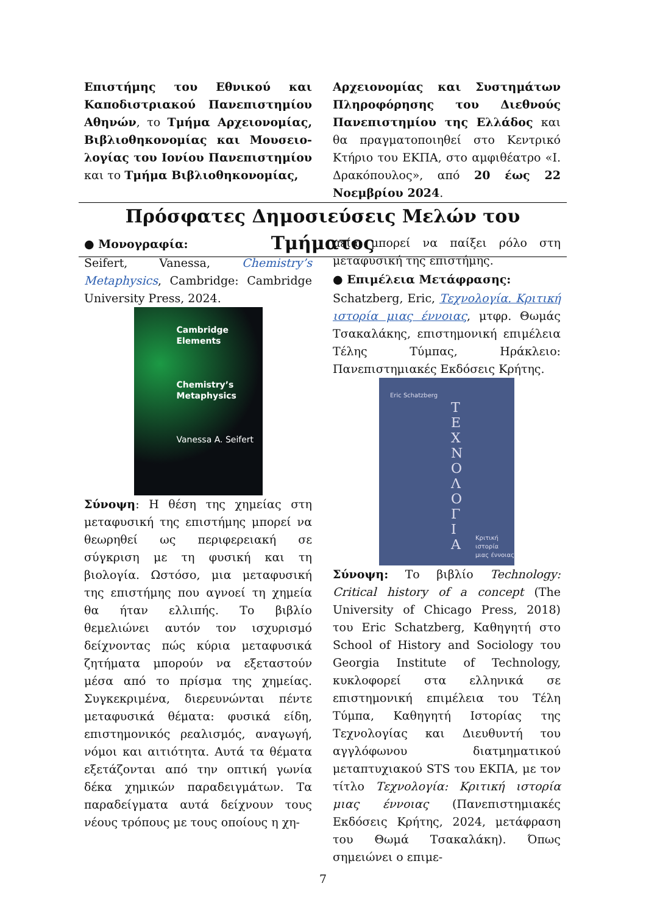Επιστήμης του Εθνικού και Καποδιστριακού Πανεπιστημίου Αθηνών, το Τμήμα Αρχειονομίας, Βιβλιοθηκονομίας και Μουσειο­λογίας του Ιονίου Πανεπιστημίου και το Τμήμα Βιβλιοθηκονομίας,
Αρχειονομίας και Συστημάτων Πληροφόρησης του Διεθνούς Πανεπιστημίου της Ελλάδος και θα πραγματοποιηθεί στο Κεντρικό Κτήριο του ΕΚΠΑ, στο αμφιθέατρο «Ι. Δρακόπουλος», από 20 έως 22 Νοεμβρίου 2024.
Πρόσφατες Δημοσιεύσεις Μελών του Τμήματος
● Μονογραφία:
Seifert, Vanessa, Chemistry’s Metaphy­sics, Cambridge: Cambridge University Press, 2024.
Cambridge
Elements
Chemistry’s
Metaphysics
Vanessa A. Seifert
Σύνοψη: Η θέση της χημείας στη μεταφυσική της επιστήμης μπορεί να θεωρηθεί ως περιφερειακή σε σύγκριση με τη φυσική και τη βιολογία. Ωστόσο, μια μεταφυσική της επιστήμης που αγνοεί τη χημεία θα ήταν ελλιπής. Το βιβλίο θεμελιώνει αυτόν τον ισχυρισμό δείχνοντας πώς κύρια μεταφυσικά ζητήματα μπορούν να εξεταστούν μέσα από το πρίσμα της χημείας. Συγκεκριμένα, διερευνώνται πέντε μεταφυσικά θέματα: φυσικά είδη, επιστημονικός ρεαλισμός, αναγωγή, νόμοι και αιτιότητα. Αυτά τα θέματα εξετάζονται από την οπτική γωνία δέκα χημικών παραδειγμάτων. Τα παραδείγματα αυτά δείχνουν τους νέους τρόπους με τους οποίους η χη-
μεία μπορεί να παίξει ρόλο στη μεταφυσική της επιστήμης.
● Επιμέλεια Μετάφρασης:
Schatzberg, Eric, Τεχνολογία. Κριτική ιστορία μιας έννοιας, μτφρ. Θωμάς Τσακαλάκης, επιστημονική επιμέλεια Τέλης Τύμπας, Ηράκλειο: Πανεπιστημιακές Εκδόσεις Κρήτης.
Eric Schatzberg
Τ
Ε
Χ
Ν
Ο
Λ
Ο
Γ
Ι
Α
Κριτική ιστορία
μιας έννοιας
Σύνοψη: Το βιβλίο Technology: Critical history of a concept (The University of Chicago Press, 2018) του Eric Schatzberg, Καθηγητή στο School of History and Sociology του Georgia Institute of Technology, κυκλοφορεί στα ελληνικά σε επιστημονική επιμέλεια του Τέλη Τύμπα, Καθηγητή Ιστορίας της Τεχνολογίας και Διευθυντή του αγγλόφωνου διατμηματικού μεταπτυχιακού STS του ΕΚΠΑ, με τον τίτλο Τεχνολογία: Κριτική ιστορία μιας έννοιας (Πανεπιστημιακές Εκδόσεις Κρήτης, 2024, μετάφραση του Θωμά Τσακαλάκη). Όπως σημειώνει ο επιμε-
7